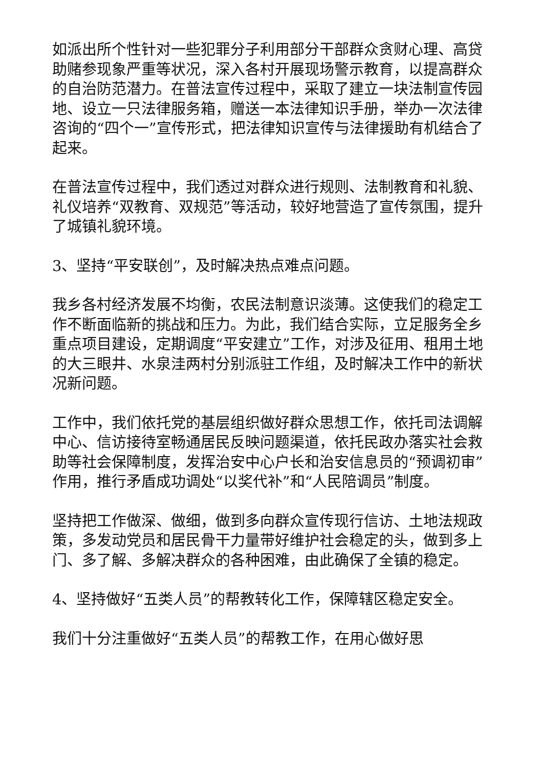如派出所个性针对一些犯罪分子利用部分干部群众贪财心理、高贷助赌参现象严重等状况，深入各村开展现场警示教育，以提高群众的自治防范潜力。在普法宣传过程中，采取了建立一块法制宣传园地、设立一只法律服务箱，赠送一本法律知识手册，举办一次法律咨询的“四个一”宣传形式，把法律知识宣传与法律援助有机结合了起来。
在普法宣传过程中，我们透过对群众进行规则、法制教育和礼貌、礼仪培养“双教育、双规范”等活动，较好地营造了宣传氛围，提升了城镇礼貌环境。
3、坚持“平安联创”，及时解决热点难点问题。
我乡各村经济发展不均衡，农民法制意识淡薄。这使我们的稳定工作不断面临新的挑战和压力。为此，我们结合实际，立足服务全乡重点项目建设，定期调度“平安建立”工作，对涉及征用、租用土地的大三眼井、水泉洼两村分别派驻工作组，及时解决工作中的新状况新问题。
工作中，我们依托党的基层组织做好群众思想工作，依托司法调解中心、信访接待室畅通居民反映问题渠道，依托民政办落实社会救助等社会保障制度，发挥治安中心户长和治安信息员的“预调初审”作用，推行矛盾成功调处“以奖代补”和“人民陪调员”制度。
坚持把工作做深、做细，做到多向群众宣传现行信访、土地法规政策，多发动党员和居民骨干力量带好维护社会稳定的头，做到多上门、多了解、多解决群众的各种困难，由此确保了全镇的稳定。
4、坚持做好“五类人员”的帮教转化工作，保障辖区稳定安全。
我们十分注重做好“五类人员”的帮教工作，在用心做好思